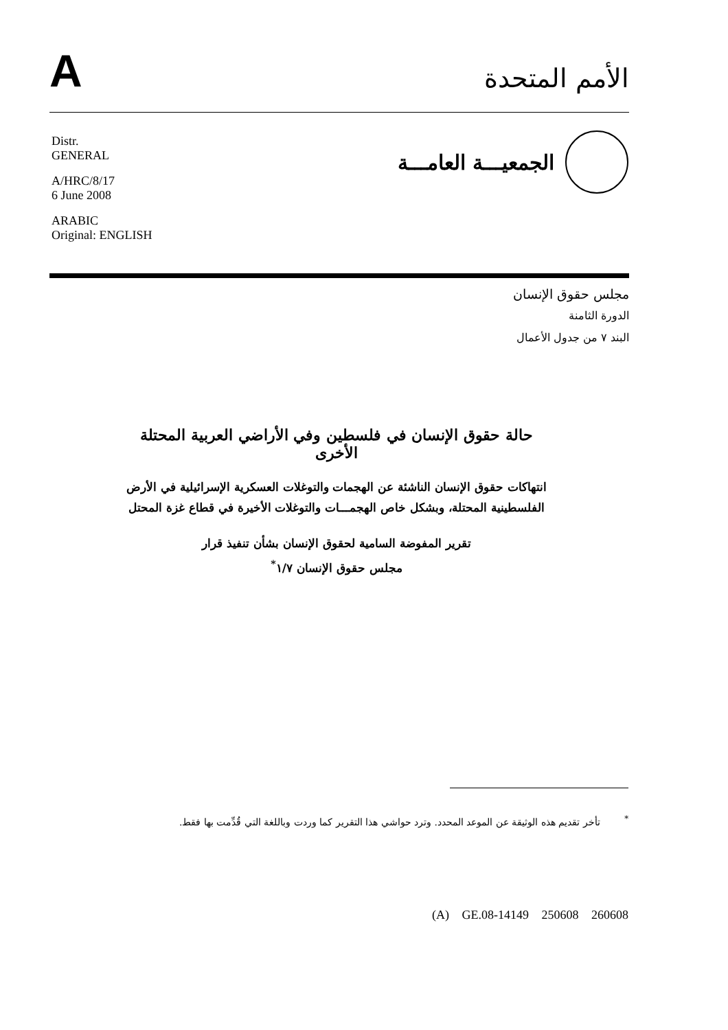A
الأمم المتحدة
Distr.
GENERAL
A/HRC/8/17
6 June 2008
ARABIC
Original: ENGLISH
الجمعيـــة العامـــة
مجلس حقوق الإنسان
الدورة الثامنة
البند ٧ من جدول الأعمال
حالة حقوق الإنسان في فلسطين وفي الأراضي العربية المحتلة الأخرى
انتهاكات حقوق الإنسان الناشئة عن الهجمات والتوغلات العسكرية الإسرائيلية في الأرض الفلسطينية المحتلة، وبشكل خاص الهجمـــات والتوغلات الأخيرة في قطاع غزة المحتل
تقرير المفوضة السامية لحقوق الإنسان بشأن تنفيذ قرار
مجلس حقوق الإنسان ١/٧<sup>*</sup>
<sup>*</sup> تأخر تقديم هذه الوثيقة عن الموعد المحدد. وترد حواشي هذا التقرير كما وردت وباللغة التي قُدِّمت بها فقط.
(A) GE.08-14149 250608 260608